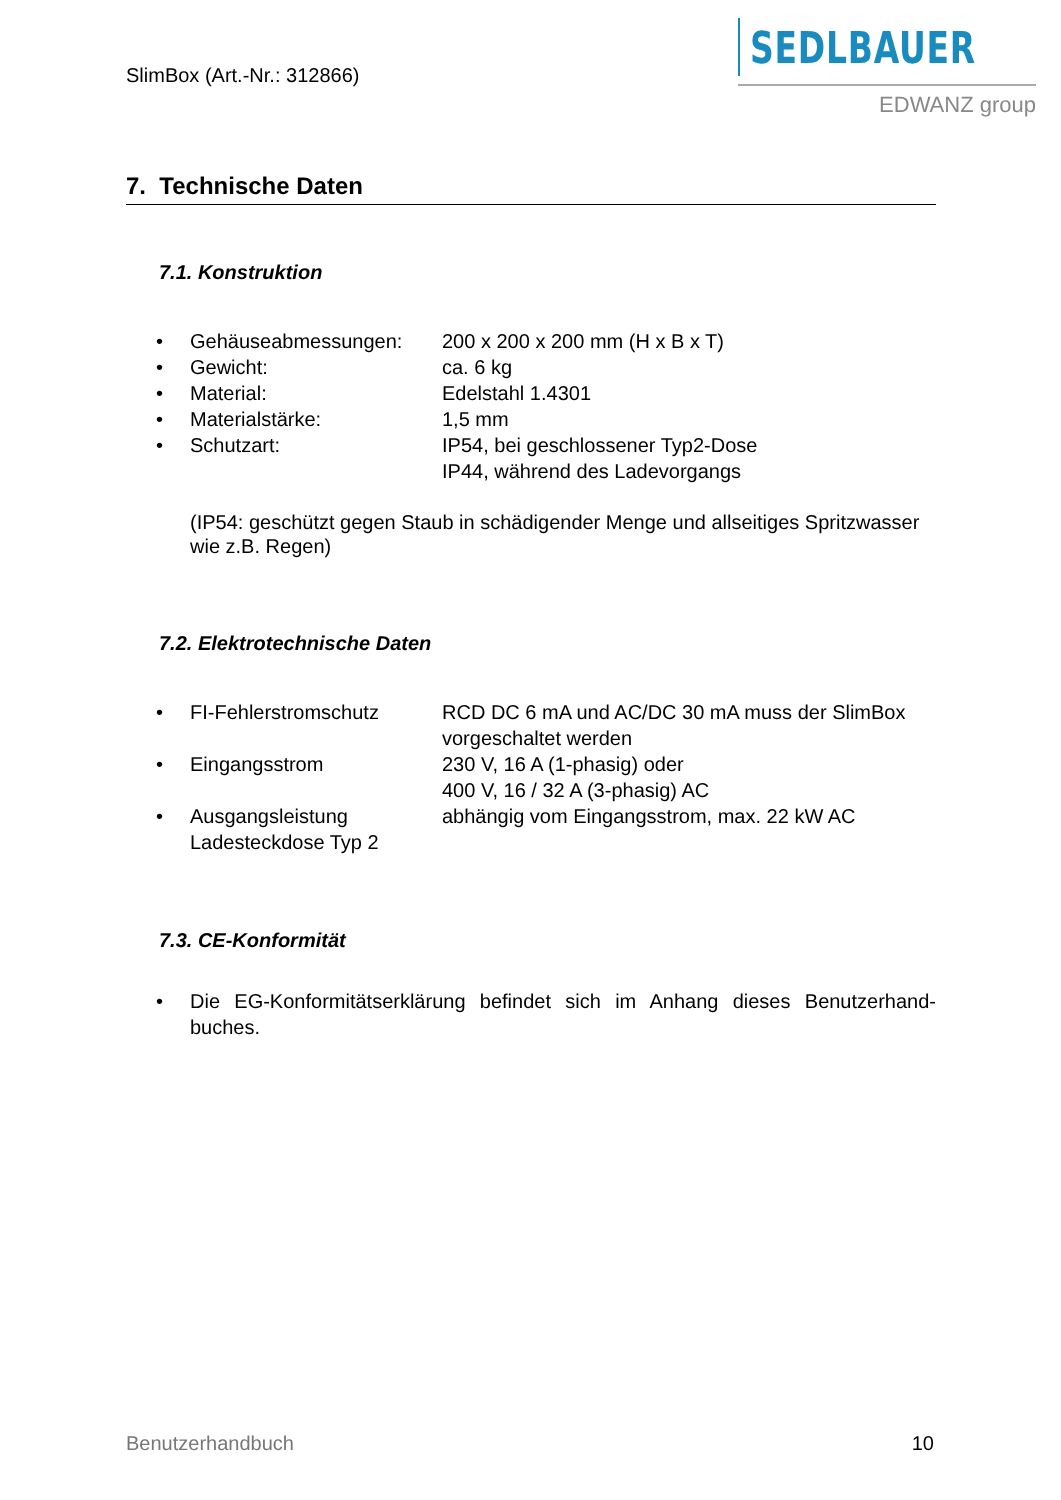SlimBox (Art.-Nr.: 312866)
SEDLBAUER
EDWANZ group
7. Technische Daten
7.1. Konstruktion
• Gehäuseabmessungen: 200 x 200 x 200 mm (H x B x T)
• Gewicht: ca. 6 kg
• Material: Edelstahl 1.4301
• Materialstärke: 1,5 mm
• Schutzart: IP54, bei geschlossener Typ2-Dose
IP44, während des Ladevorgangs
(IP54: geschützt gegen Staub in schädigender Menge und allseitiges Spritzwasser wie z.B. Regen)
7.2. Elektrotechnische Daten
• FI-Fehlerstromschutz RCD DC 6 mA und AC/DC 30 mA muss der SlimBox vorgeschaltet werden
• Eingangsstrom 230 V, 16 A (1-phasig) oder
400 V, 16 / 32 A (3-phasig) AC
• Ausgangsleistung Ladesteckdose Typ 2 abhängig vom Eingangsstrom, max. 22 kW AC
7.3. CE-Konformität
• Die EG-Konformitätserklärung befindet sich im Anhang dieses Benutzerhand-buches.
Benutzerhandbuch 10